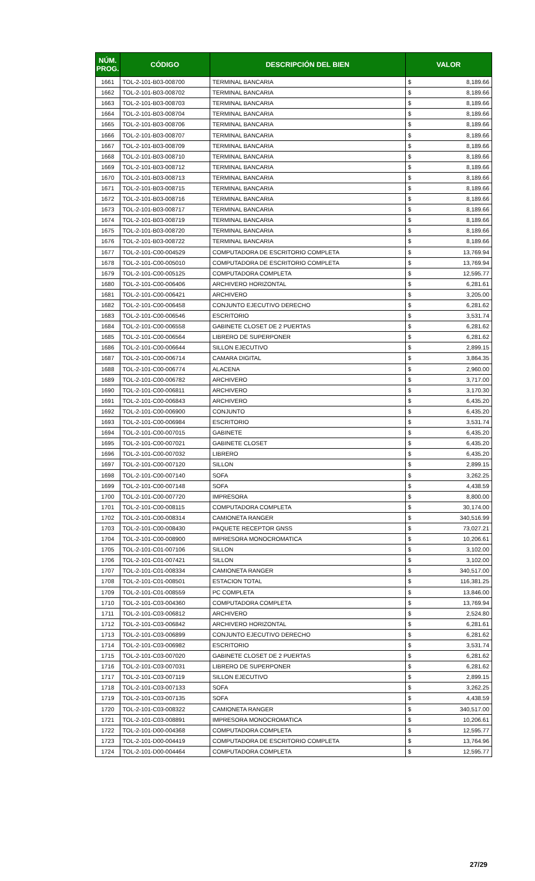| NÚM. PROG. | CÓDIGO | DESCRIPCIÓN DEL BIEN | VALOR | |
| --- | --- | --- | --- | --- |
| 1661 | TOL-2-101-B03-008700 | TERMINAL BANCARIA | $ | 8,189.66 |
| 1662 | TOL-2-101-B03-008702 | TERMINAL BANCARIA | $ | 8,189.66 |
| 1663 | TOL-2-101-B03-008703 | TERMINAL BANCARIA | $ | 8,189.66 |
| 1664 | TOL-2-101-B03-008704 | TERMINAL BANCARIA | $ | 8,189.66 |
| 1665 | TOL-2-101-B03-008706 | TERMINAL BANCARIA | $ | 8,189.66 |
| 1666 | TOL-2-101-B03-008707 | TERMINAL BANCARIA | $ | 8,189.66 |
| 1667 | TOL-2-101-B03-008709 | TERMINAL BANCARIA | $ | 8,189.66 |
| 1668 | TOL-2-101-B03-008710 | TERMINAL BANCARIA | $ | 8,189.66 |
| 1669 | TOL-2-101-B03-008712 | TERMINAL BANCARIA | $ | 8,189.66 |
| 1670 | TOL-2-101-B03-008713 | TERMINAL BANCARIA | $ | 8,189.66 |
| 1671 | TOL-2-101-B03-008715 | TERMINAL BANCARIA | $ | 8,189.66 |
| 1672 | TOL-2-101-B03-008716 | TERMINAL BANCARIA | $ | 8,189.66 |
| 1673 | TOL-2-101-B03-008717 | TERMINAL BANCARIA | $ | 8,189.66 |
| 1674 | TOL-2-101-B03-008719 | TERMINAL BANCARIA | $ | 8,189.66 |
| 1675 | TOL-2-101-B03-008720 | TERMINAL BANCARIA | $ | 8,189.66 |
| 1676 | TOL-2-101-B03-008722 | TERMINAL BANCARIA | $ | 8,189.66 |
| 1677 | TOL-2-101-C00-004529 | COMPUTADORA DE ESCRITORIO COMPLETA | $ | 13,769.94 |
| 1678 | TOL-2-101-C00-005010 | COMPUTADORA DE ESCRITORIO COMPLETA | $ | 13,769.94 |
| 1679 | TOL-2-101-C00-005125 | COMPUTADORA COMPLETA | $ | 12,595.77 |
| 1680 | TOL-2-101-C00-006406 | ARCHIVERO HORIZONTAL | $ | 6,281.61 |
| 1681 | TOL-2-101-C00-006421 | ARCHIVERO | $ | 3,205.00 |
| 1682 | TOL-2-101-C00-006458 | CONJUNTO EJECUTIVO DERECHO | $ | 6,281.62 |
| 1683 | TOL-2-101-C00-006546 | ESCRITORIO | $ | 3,531.74 |
| 1684 | TOL-2-101-C00-006558 | GABINETE CLOSET DE 2 PUERTAS | $ | 6,281.62 |
| 1685 | TOL-2-101-C00-006564 | LIBRERO DE SUPERPONER | $ | 6,281.62 |
| 1686 | TOL-2-101-C00-006644 | SILLON EJECUTIVO | $ | 2,899.15 |
| 1687 | TOL-2-101-C00-006714 | CAMARA DIGITAL | $ | 3,864.35 |
| 1688 | TOL-2-101-C00-006774 | ALACENA | $ | 2,960.00 |
| 1689 | TOL-2-101-C00-006782 | ARCHIVERO | $ | 3,717.00 |
| 1690 | TOL-2-101-C00-006811 | ARCHIVERO | $ | 3,170.30 |
| 1691 | TOL-2-101-C00-006843 | ARCHIVERO | $ | 6,435.20 |
| 1692 | TOL-2-101-C00-006900 | CONJUNTO | $ | 6,435.20 |
| 1693 | TOL-2-101-C00-006984 | ESCRITORIO | $ | 3,531.74 |
| 1694 | TOL-2-101-C00-007015 | GABINETE | $ | 6,435.20 |
| 1695 | TOL-2-101-C00-007021 | GABINETE CLOSET | $ | 6,435.20 |
| 1696 | TOL-2-101-C00-007032 | LIBRERO | $ | 6,435.20 |
| 1697 | TOL-2-101-C00-007120 | SILLON | $ | 2,899.15 |
| 1698 | TOL-2-101-C00-007140 | SOFA | $ | 3,262.25 |
| 1699 | TOL-2-101-C00-007148 | SOFA | $ | 4,438.59 |
| 1700 | TOL-2-101-C00-007720 | IMPRESORA | $ | 8,800.00 |
| 1701 | TOL-2-101-C00-008115 | COMPUTADORA COMPLETA | $ | 30,174.00 |
| 1702 | TOL-2-101-C00-008314 | CAMIONETA RANGER | $ | 340,516.99 |
| 1703 | TOL-2-101-C00-008430 | PAQUETE RECEPTOR GNSS | $ | 73,027.21 |
| 1704 | TOL-2-101-C00-008900 | IMPRESORA MONOCROMATICA | $ | 10,206.61 |
| 1705 | TOL-2-101-C01-007106 | SILLON | $ | 3,102.00 |
| 1706 | TOL-2-101-C01-007421 | SILLON | $ | 3,102.00 |
| 1707 | TOL-2-101-C01-008334 | CAMIONETA RANGER | $ | 340,517.00 |
| 1708 | TOL-2-101-C01-008501 | ESTACION TOTAL | $ | 116,381.25 |
| 1709 | TOL-2-101-C01-008559 | PC COMPLETA | $ | 13,846.00 |
| 1710 | TOL-2-101-C03-004360 | COMPUTADORA COMPLETA | $ | 13,769.94 |
| 1711 | TOL-2-101-C03-006812 | ARCHIVERO | $ | 2,524.80 |
| 1712 | TOL-2-101-C03-006842 | ARCHIVERO HORIZONTAL | $ | 6,281.61 |
| 1713 | TOL-2-101-C03-006899 | CONJUNTO EJECUTIVO DERECHO | $ | 6,281.62 |
| 1714 | TOL-2-101-C03-006982 | ESCRITORIO | $ | 3,531.74 |
| 1715 | TOL-2-101-C03-007020 | GABINETE CLOSET DE 2 PUERTAS | $ | 6,281.62 |
| 1716 | TOL-2-101-C03-007031 | LIBRERO DE SUPERPONER | $ | 6,281.62 |
| 1717 | TOL-2-101-C03-007119 | SILLON EJECUTIVO | $ | 2,899.15 |
| 1718 | TOL-2-101-C03-007133 | SOFA | $ | 3,262.25 |
| 1719 | TOL-2-101-C03-007135 | SOFA | $ | 4,438.59 |
| 1720 | TOL-2-101-C03-008322 | CAMIONETA RANGER | $ | 340,517.00 |
| 1721 | TOL-2-101-C03-008891 | IMPRESORA MONOCROMATICA | $ | 10,206.61 |
| 1722 | TOL-2-101-D00-004368 | COMPUTADORA COMPLETA | $ | 12,595.77 |
| 1723 | TOL-2-101-D00-004419 | COMPUTADORA DE ESCRITORIO COMPLETA | $ | 13,764.96 |
| 1724 | TOL-2-101-D00-004464 | COMPUTADORA COMPLETA | $ | 12,595.77 |
27/29